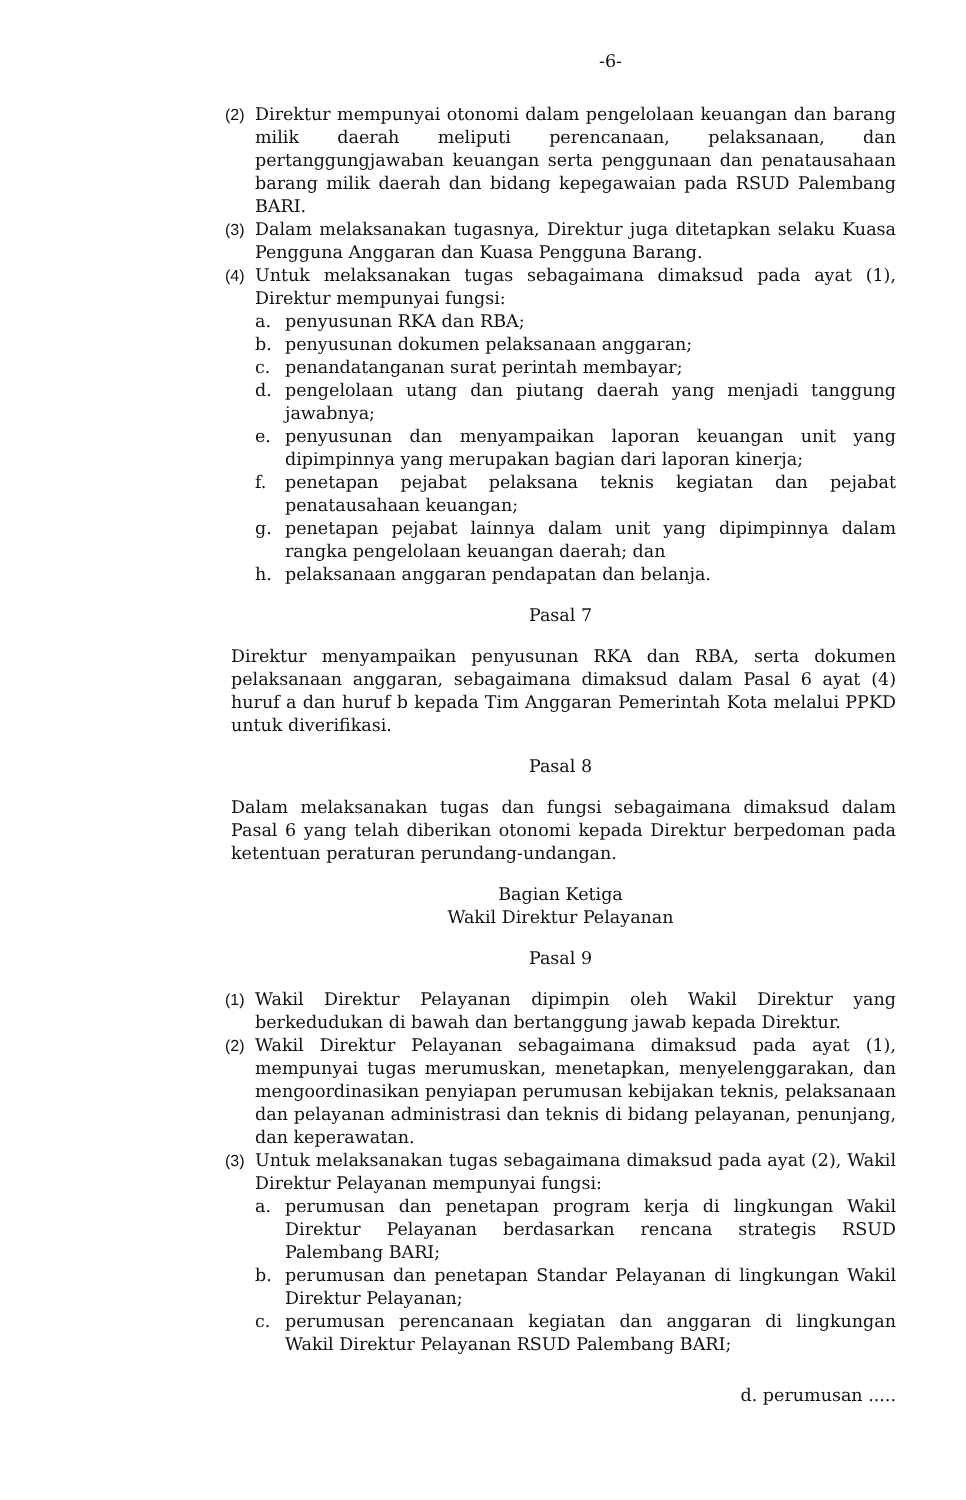-6-
(2) Direktur mempunyai otonomi dalam pengelolaan keuangan dan barang milik daerah meliputi perencanaan, pelaksanaan, dan pertanggungjawaban keuangan serta penggunaan dan penatausahaan barang milik daerah dan bidang kepegawaian pada RSUD Palembang BARI.
(3) Dalam melaksanakan tugasnya, Direktur juga ditetapkan selaku Kuasa Pengguna Anggaran dan Kuasa Pengguna Barang.
(4) Untuk melaksanakan tugas sebagaimana dimaksud pada ayat (1), Direktur mempunyai fungsi:
a. penyusunan RKA dan RBA;
b. penyusunan dokumen pelaksanaan anggaran;
c. penandatanganan surat perintah membayar;
d. pengelolaan utang dan piutang daerah yang menjadi tanggung jawabnya;
e. penyusunan dan menyampaikan laporan keuangan unit yang dipimpinnya yang merupakan bagian dari laporan kinerja;
f. penetapan pejabat pelaksana teknis kegiatan dan pejabat penatausahaan keuangan;
g. penetapan pejabat lainnya dalam unit yang dipimpinnya dalam rangka pengelolaan keuangan daerah; dan
h. pelaksanaan anggaran pendapatan dan belanja.
Pasal 7
Direktur menyampaikan penyusunan RKA dan RBA, serta dokumen pelaksanaan anggaran, sebagaimana dimaksud dalam Pasal 6 ayat (4) huruf a dan huruf b kepada Tim Anggaran Pemerintah Kota melalui PPKD untuk diverifikasi.
Pasal 8
Dalam melaksanakan tugas dan fungsi sebagaimana dimaksud dalam Pasal 6 yang telah diberikan otonomi kepada Direktur berpedoman pada ketentuan peraturan perundang-undangan.
Bagian Ketiga
Wakil Direktur Pelayanan
Pasal 9
(1) Wakil Direktur Pelayanan dipimpin oleh Wakil Direktur yang berkedudukan di bawah dan bertanggung jawab kepada Direktur.
(2) Wakil Direktur Pelayanan sebagaimana dimaksud pada ayat (1), mempunyai tugas merumuskan, menetapkan, menyelenggarakan, dan mengoordinasikan penyiapan perumusan kebijakan teknis, pelaksanaan dan pelayanan administrasi dan teknis di bidang pelayanan, penunjang, dan keperawatan.
(3) Untuk melaksanakan tugas sebagaimana dimaksud pada ayat (2), Wakil Direktur Pelayanan mempunyai fungsi:
a. perumusan dan penetapan program kerja di lingkungan Wakil Direktur Pelayanan berdasarkan rencana strategis RSUD Palembang BARI;
b. perumusan dan penetapan Standar Pelayanan di lingkungan Wakil Direktur Pelayanan;
c. perumusan perencanaan kegiatan dan anggaran di lingkungan Wakil Direktur Pelayanan RSUD Palembang BARI;
d. perumusan .....